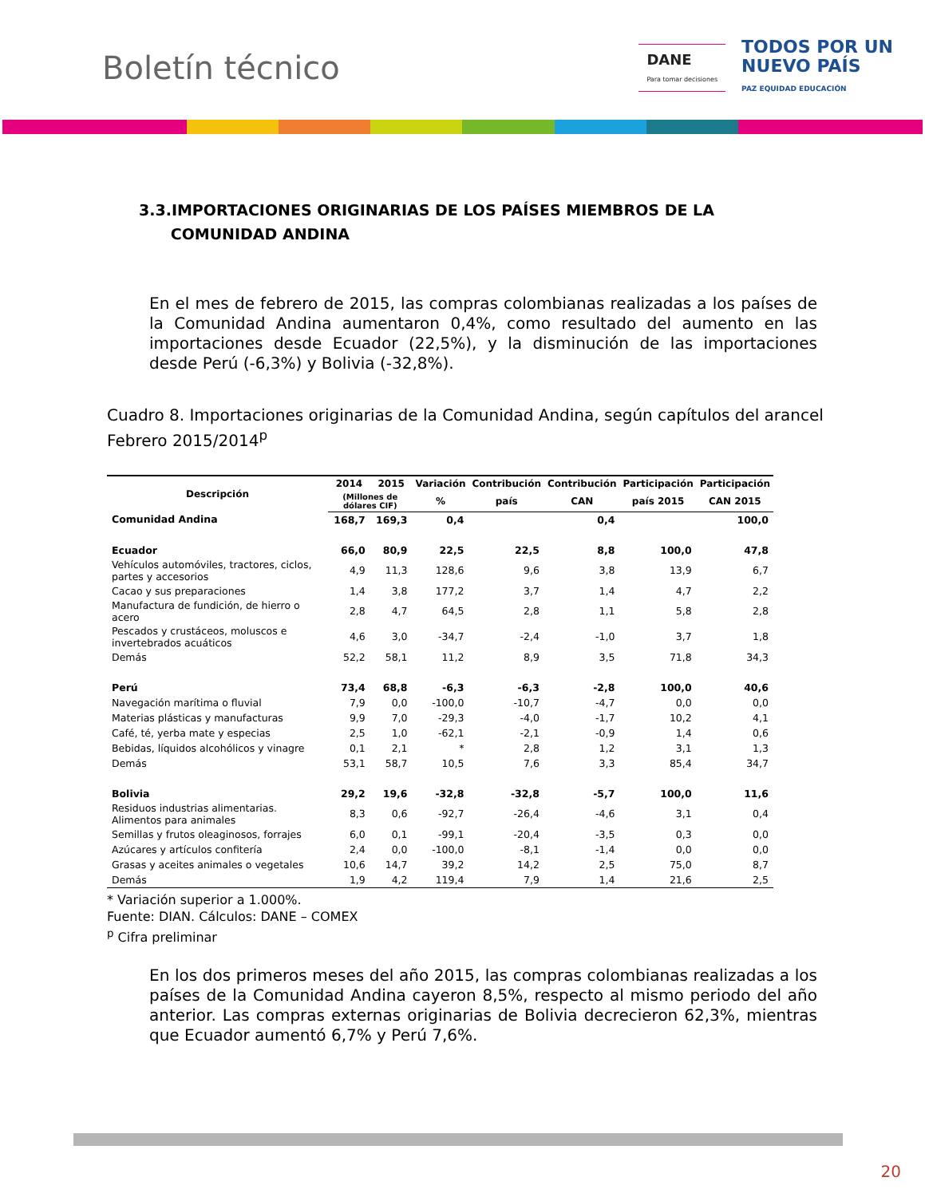Boletín técnico
DANE
Para tomar decisiones
TODOS POR UN
NUEVO PAÍS
PAZ EQUIDAD EDUCACIÓN
3.3.IMPORTACIONES ORIGINARIAS DE LOS PAÍSES MIEMBROS DE LA
COMUNIDAD ANDINA
En el mes de febrero de 2015, las compras colombianas realizadas a los países de la Comunidad Andina aumentaron 0,4%, como resultado del aumento en las importaciones desde Ecuador (22,5%), y la disminución de las importaciones desde Perú (-6,3%) y Bolivia (-32,8%).
Cuadro 8. Importaciones originarias de la Comunidad Andina, según capítulos del arancel
Febrero 2015/2014<sup>p</sup>
| Descripción | 2014 | 2015 | Variación | Contribución | Contribución | Participación | Participación |
| --- | --- | --- | --- | --- | --- | --- | --- |
| | (Millones de dólares CIF) | | % | país | CAN | país 2015 | CAN 2015 |
| Comunidad Andina | 168,7 | 169,3 | 0,4 | | 0,4 | | 100,0 |
| Ecuador | 66,0 | 80,9 | 22,5 | 22,5 | 8,8 | 100,0 | 47,8 |
| Vehículos automóviles, tractores, ciclos, partes y accesorios | 4,9 | 11,3 | 128,6 | 9,6 | 3,8 | 13,9 | 6,7 |
| Cacao y sus preparaciones | 1,4 | 3,8 | 177,2 | 3,7 | 1,4 | 4,7 | 2,2 |
| Manufactura de fundición, de hierro o acero | 2,8 | 4,7 | 64,5 | 2,8 | 1,1 | 5,8 | 2,8 |
| Pescados y crustáceos, moluscos e invertebrados acuáticos | 4,6 | 3,0 | -34,7 | -2,4 | -1,0 | 3,7 | 1,8 |
| Demás | 52,2 | 58,1 | 11,2 | 8,9 | 3,5 | 71,8 | 34,3 |
| Perú | 73,4 | 68,8 | -6,3 | -6,3 | -2,8 | 100,0 | 40,6 |
| Navegación marítima o fluvial | 7,9 | 0,0 | -100,0 | -10,7 | -4,7 | 0,0 | 0,0 |
| Materias plásticas y manufacturas | 9,9 | 7,0 | -29,3 | -4,0 | -1,7 | 10,2 | 4,1 |
| Café, té, yerba mate y especias | 2,5 | 1,0 | -62,1 | -2,1 | -0,9 | 1,4 | 0,6 |
| Bebidas, líquidos alcohólicos y vinagre | 0,1 | 2,1 | * | 2,8 | 1,2 | 3,1 | 1,3 |
| Demás | 53,1 | 58,7 | 10,5 | 7,6 | 3,3 | 85,4 | 34,7 |
| Bolivia | 29,2 | 19,6 | -32,8 | -32,8 | -5,7 | 100,0 | 11,6 |
| Residuos industrias alimentarias. Alimentos para animales | 8,3 | 0,6 | -92,7 | -26,4 | -4,6 | 3,1 | 0,4 |
| Semillas y frutos oleaginosos, forrajes | 6,0 | 0,1 | -99,1 | -20,4 | -3,5 | 0,3 | 0,0 |
| Azúcares y artículos confitería | 2,4 | 0,0 | -100,0 | -8,1 | -1,4 | 0,0 | 0,0 |
| Grasas y aceites animales o vegetales | 10,6 | 14,7 | 39,2 | 14,2 | 2,5 | 75,0 | 8,7 |
| Demás | 1,9 | 4,2 | 119,4 | 7,9 | 1,4 | 21,6 | 2,5 |
* Variación superior a 1.000%.
Fuente: DIAN. Cálculos: DANE – COMEX
<sup>p</sup> Cifra preliminar
En los dos primeros meses del año 2015, las compras colombianas realizadas a los países de la Comunidad Andina cayeron 8,5%, respecto al mismo periodo del año anterior. Las compras externas originarias de Bolivia decrecieron 62,3%, mientras que Ecuador aumentó 6,7% y Perú 7,6%.
20